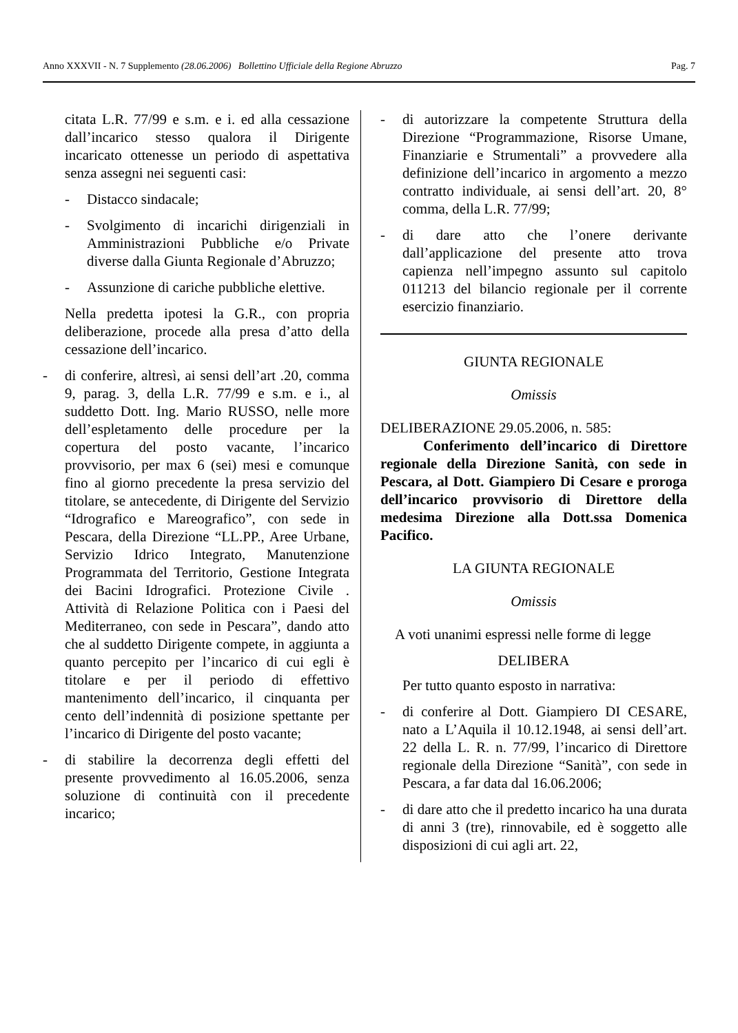Anno XXXVII - N. 7 Supplemento (28.06.2006) Bollettino Ufficiale della Regione Abruzzo Pag. 7
citata L.R. 77/99 e s.m. e i. ed alla cessazione dall’incarico stesso qualora il Dirigente incaricato ottenesse un periodo di aspettativa senza assegni nei seguenti casi:
- Distacco sindacale;
- Svolgimento di incarichi dirigenziali in Amministrazioni Pubbliche e/o Private diverse dalla Giunta Regionale d’Abruzzo;
- Assunzione di cariche pubbliche elettive.
Nella predetta ipotesi la G.R., con propria deliberazione, procede alla presa d’atto della cessazione dell’incarico.
- di conferire, altresì, ai sensi dell’art .20, comma 9, parag. 3, della L.R. 77/99 e s.m. e i., al suddetto Dott. Ing. Mario RUSSO, nelle more dell’espletamento delle procedure per la copertura del posto vacante, l’incarico provvisorio, per max 6 (sei) mesi e comunque fino al giorno precedente la presa servizio del titolare, se antecedente, di Dirigente del Servizio “Idrografico e Mareografico”, con sede in Pescara, della Direzione “LL.PP., Aree Urbane, Servizio Idrico Integrato, Manutenzione Programmata del Territorio, Gestione Integrata dei Bacini Idrografici. Protezione Civile . Attività di Relazione Politica con i Paesi del Mediterraneo, con sede in Pescara”, dando atto che al suddetto Dirigente compete, in aggiunta a quanto percepito per l’incarico di cui egli è titolare e per il periodo di effettivo mantenimento dell’incarico, il cinquanta per cento dell’indennità di posizione spettante per l’incarico di Dirigente del posto vacante;
- di stabilire la decorrenza degli effetti del presente provvedimento al 16.05.2006, senza soluzione di continuità con il precedente incarico;
- di autorizzare la competente Struttura della Direzione “Programmazione, Risorse Umane, Finanziarie e Strumentali” a provvedere alla definizione dell’incarico in argomento a mezzo contratto individuale, ai sensi dell’art. 20, 8° comma, della L.R. 77/99;
- di dare atto che l’onere derivante dall’applicazione del presente atto trova capienza nell’impegno assunto sul capitolo 011213 del bilancio regionale per il corrente esercizio finanziario.
GIUNTA REGIONALE
Omissis
DELIBERAZIONE 29.05.2006, n. 585:
Conferimento dell’incarico di Direttore regionale della Direzione Sanità, con sede in Pescara, al Dott. Giampiero Di Cesare e proroga dell’incarico provvisorio di Direttore della medesima Direzione alla Dott.ssa Domenica Pacifico.
LA GIUNTA REGIONALE
Omissis
A voti unanimi espressi nelle forme di legge
DELIBERA
Per tutto quanto esposto in narrativa:
- di conferire al Dott. Giampiero DI CESARE, nato a L’Aquila il 10.12.1948, ai sensi dell’art. 22 della L. R. n. 77/99, l’incarico di Direttore regionale della Direzione “Sanità”, con sede in Pescara, a far data dal 16.06.2006;
- di dare atto che il predetto incarico ha una durata di anni 3 (tre), rinnovabile, ed è soggetto alle disposizioni di cui agli art. 22,